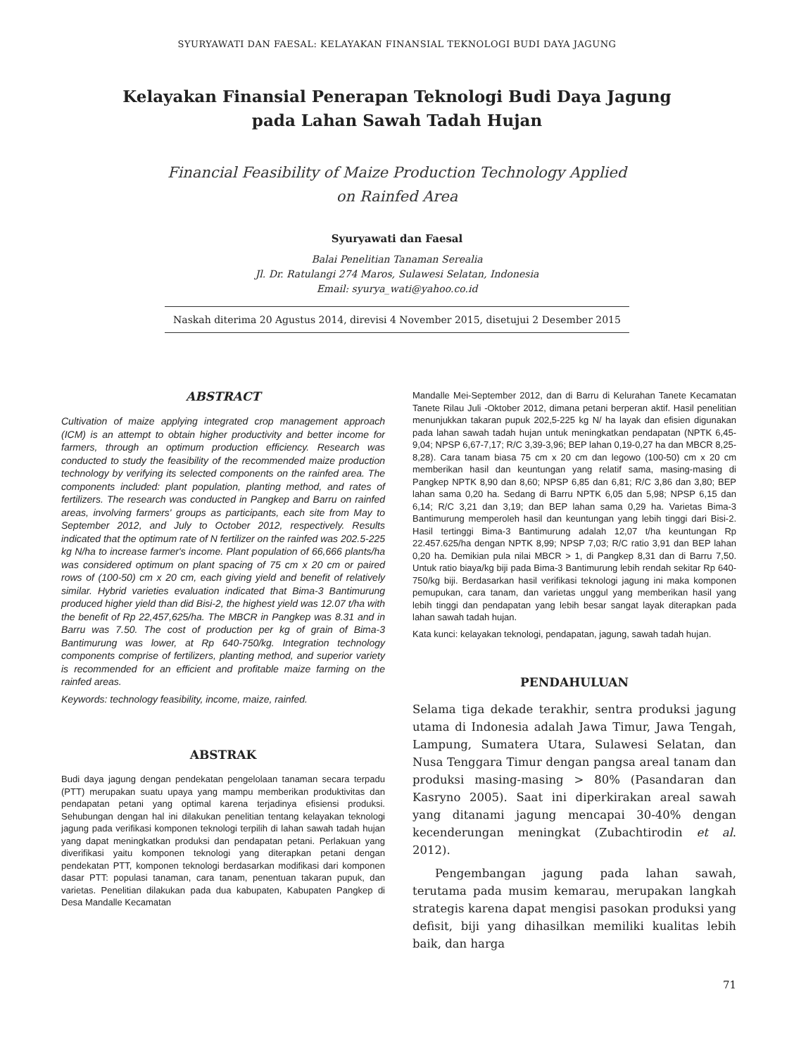SYURYAWATI DAN FAESAL: KELAYAKAN FINANSIAL TEKNOLOGI BUDI DAYA JAGUNG
Kelayakan Finansial Penerapan Teknologi Budi Daya Jagung
pada Lahan Sawah Tadah Hujan
Financial Feasibility of Maize Production Technology Applied
on Rainfed Area
Syuryawati dan Faesal
Balai Penelitian Tanaman Serealia
Jl. Dr. Ratulangi 274 Maros, Sulawesi Selatan, Indonesia
Email: syurya_wati@yahoo.co.id
Naskah diterima 20 Agustus 2014, direvisi 4 November 2015, disetujui 2 Desember 2015
ABSTRACT
Cultivation of maize applying integrated crop management approach (ICM) is an attempt to obtain higher productivity and better income for farmers, through an optimum production efficiency. Research was conducted to study the feasibility of the recommended maize production technology by verifying its selected components on the rainfed area. The components included: plant population, planting method, and rates of fertilizers. The research was conducted in Pangkep and Barru on rainfed areas, involving farmers' groups as participants, each site from May to September 2012, and July to October 2012, respectively. Results indicated that the optimum rate of N fertilizer on the rainfed was 202.5-225 kg N/ha to increase farmer's income. Plant population of 66,666 plants/ha was considered optimum on plant spacing of 75 cm x 20 cm or paired rows of (100-50) cm x 20 cm, each giving yield and benefit of relatively similar. Hybrid varieties evaluation indicated that Bima-3 Bantimurung produced higher yield than did Bisi-2, the highest yield was 12.07 t/ha with the benefit of Rp 22,457,625/ha. The MBCR in Pangkep was 8.31 and in Barru was 7.50. The cost of production per kg of grain of Bima-3 Bantimurung was lower, at Rp 640-750/kg. Integration technology components comprise of fertilizers, planting method, and superior variety is recommended for an efficient and profitable maize farming on the rainfed areas.
Keywords: technology feasibility, income, maize, rainfed.
ABSTRAK
Budi daya jagung dengan pendekatan pengelolaan tanaman secara terpadu (PTT) merupakan suatu upaya yang mampu memberikan produktivitas dan pendapatan petani yang optimal karena terjadinya efisiensi produksi. Sehubungan dengan hal ini dilakukan penelitian tentang kelayakan teknologi jagung pada verifikasi komponen teknologi terpilih di lahan sawah tadah hujan yang dapat meningkatkan produksi dan pendapatan petani. Perlakuan yang diverifikasi yaitu komponen teknologi yang diterapkan petani dengan pendekatan PTT, komponen teknologi berdasarkan modifikasi dari komponen dasar PTT: populasi tanaman, cara tanam, penentuan takaran pupuk, dan varietas. Penelitian dilakukan pada dua kabupaten, Kabupaten Pangkep di Desa Mandalle Kecamatan
Mandalle Mei-September 2012, dan di Barru di Kelurahan Tanete Kecamatan Tanete Rilau Juli -Oktober 2012, dimana petani berperan aktif. Hasil penelitian menunjukkan takaran pupuk 202,5-225 kg N/ ha layak dan efisien digunakan pada lahan sawah tadah hujan untuk meningkatkan pendapatan (NPTK 6,45-9,04; NPSP 6,67-7,17; R/C 3,39-3,96; BEP lahan 0,19-0,27 ha dan MBCR 8,25-8,28). Cara tanam biasa 75 cm x 20 cm dan legowo (100-50) cm x 20 cm memberikan hasil dan keuntungan yang relatif sama, masing-masing di Pangkep NPTK 8,90 dan 8,60; NPSP 6,85 dan 6,81; R/C 3,86 dan 3,80; BEP lahan sama 0,20 ha. Sedang di Barru NPTK 6,05 dan 5,98; NPSP 6,15 dan 6,14; R/C 3,21 dan 3,19; dan BEP lahan sama 0,29 ha. Varietas Bima-3 Bantimurung memperoleh hasil dan keuntungan yang lebih tinggi dari Bisi-2. Hasil tertinggi Bima-3 Bantimurung adalah 12,07 t/ha keuntungan Rp 22.457.625/ha dengan NPTK 8,99; NPSP 7,03; R/C ratio 3,91 dan BEP lahan 0,20 ha. Demikian pula nilai MBCR > 1, di Pangkep 8,31 dan di Barru 7,50. Untuk ratio biaya/kg biji pada Bima-3 Bantimurung lebih rendah sekitar Rp 640-750/kg biji. Berdasarkan hasil verifikasi teknologi jagung ini maka komponen pemupukan, cara tanam, dan varietas unggul yang memberikan hasil yang lebih tinggi dan pendapatan yang lebih besar sangat layak diterapkan pada lahan sawah tadah hujan.
Kata kunci: kelayakan teknologi, pendapatan, jagung, sawah tadah hujan.
PENDAHULUAN
Selama tiga dekade terakhir, sentra produksi jagung utama di Indonesia adalah Jawa Timur, Jawa Tengah, Lampung, Sumatera Utara, Sulawesi Selatan, dan Nusa Tenggara Timur dengan pangsa areal tanam dan produksi masing-masing > 80% (Pasandaran dan Kasryno 2005). Saat ini diperkirakan areal sawah yang ditanami jagung mencapai 30-40% dengan kecenderungan meningkat (Zubachtirodin et al. 2012).
Pengembangan jagung pada lahan sawah, terutama pada musim kemarau, merupakan langkah strategis karena dapat mengisi pasokan produksi yang defisit, biji yang dihasilkan memiliki kualitas lebih baik, dan harga
71